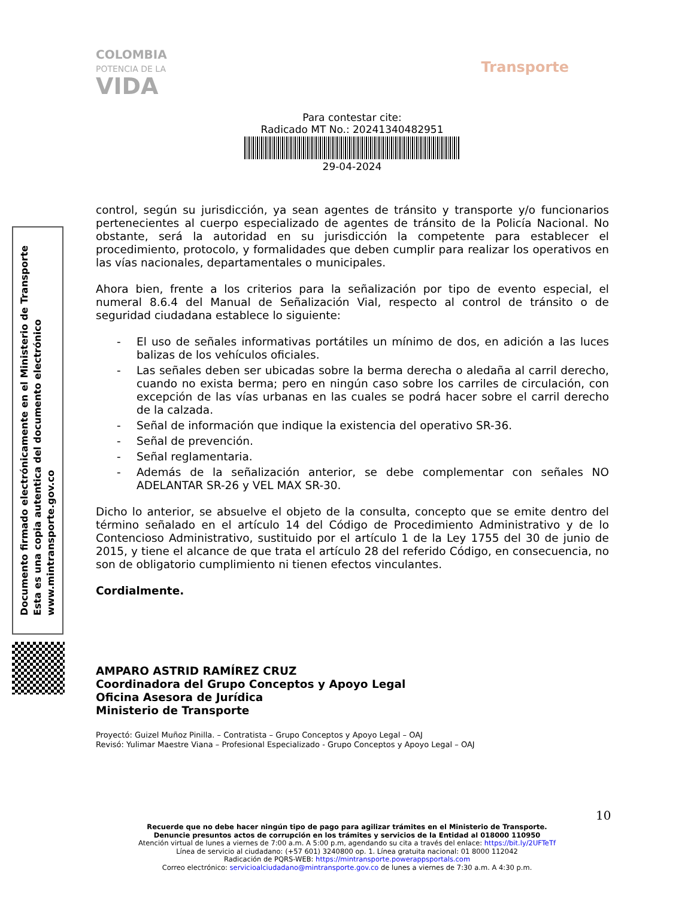COLOMBIA
POTENCIA DE LA
VIDA
Transporte
Para contestar cite:
Radicado MT No.: 20241340482951
29-04-2024
Documento firmado electrónicamente en el Ministerio de Transporte
Esta es una copia autentica del documento electrónico
www.mintransporte.gov.co
control, según su jurisdicción, ya sean agentes de tránsito y transporte y/o funcionarios pertenecientes al cuerpo especializado de agentes de tránsito de la Policía Nacional. No obstante, será la autoridad en su jurisdicción la competente para establecer el procedimiento, protocolo, y formalidades que deben cumplir para realizar los operativos en las vías nacionales, departamentales o municipales.
Ahora bien, frente a los criterios para la señalización por tipo de evento especial, el numeral 8.6.4 del Manual de Señalización Vial, respecto al control de tránsito o de seguridad ciudadana establece lo siguiente:
- El uso de señales informativas portátiles un mínimo de dos, en adición a las luces balizas de los vehículos oficiales.
- Las señales deben ser ubicadas sobre la berma derecha o aledaña al carril derecho, cuando no exista berma; pero en ningún caso sobre los carriles de circulación, con excepción de las vías urbanas en las cuales se podrá hacer sobre el carril derecho de la calzada.
- Señal de información que indique la existencia del operativo SR-36.
- Señal de prevención.
- Señal reglamentaria.
- Además de la señalización anterior, se debe complementar con señales NO ADELANTAR SR-26 y VEL MAX SR-30.
Dicho lo anterior, se absuelve el objeto de la consulta, concepto que se emite dentro del término señalado en el artículo 14 del Código de Procedimiento Administrativo y de lo Contencioso Administrativo, sustituido por el artículo 1 de la Ley 1755 del 30 de junio de 2015, y tiene el alcance de que trata el artículo 28 del referido Código, en consecuencia, no son de obligatorio cumplimiento ni tienen efectos vinculantes.
Cordialmente.
AMPARO ASTRID RAMÍREZ CRUZ
Coordinadora del Grupo Conceptos y Apoyo Legal
Oficina Asesora de Jurídica
Ministerio de Transporte
Proyectó: Guizel Muñoz Pinilla. – Contratista – Grupo Conceptos y Apoyo Legal – OAJ
Revisó: Yulimar Maestre Viana – Profesional Especializado - Grupo Conceptos y Apoyo Legal – OAJ
10
Recuerde que no debe hacer ningún tipo de pago para agilizar trámites en el Ministerio de Transporte.
Denuncie presuntos actos de corrupción en los trámites y servicios de la Entidad al 018000 110950
Atención virtual de lunes a viernes de 7:00 a.m. A 5:00 p.m, agendando su cita a través del enlace: https://bit.ly/2UFTeTf
Línea de servicio al ciudadano: (+57 601) 3240800 op. 1. Línea gratuita nacional: 01 8000 112042
Radicación de PQRS-WEB: https://mintransporte.powerappsportals.com
Correo electrónico: servicioalciudadano@mintransporte.gov.co de lunes a viernes de 7:30 a.m. A 4:30 p.m.